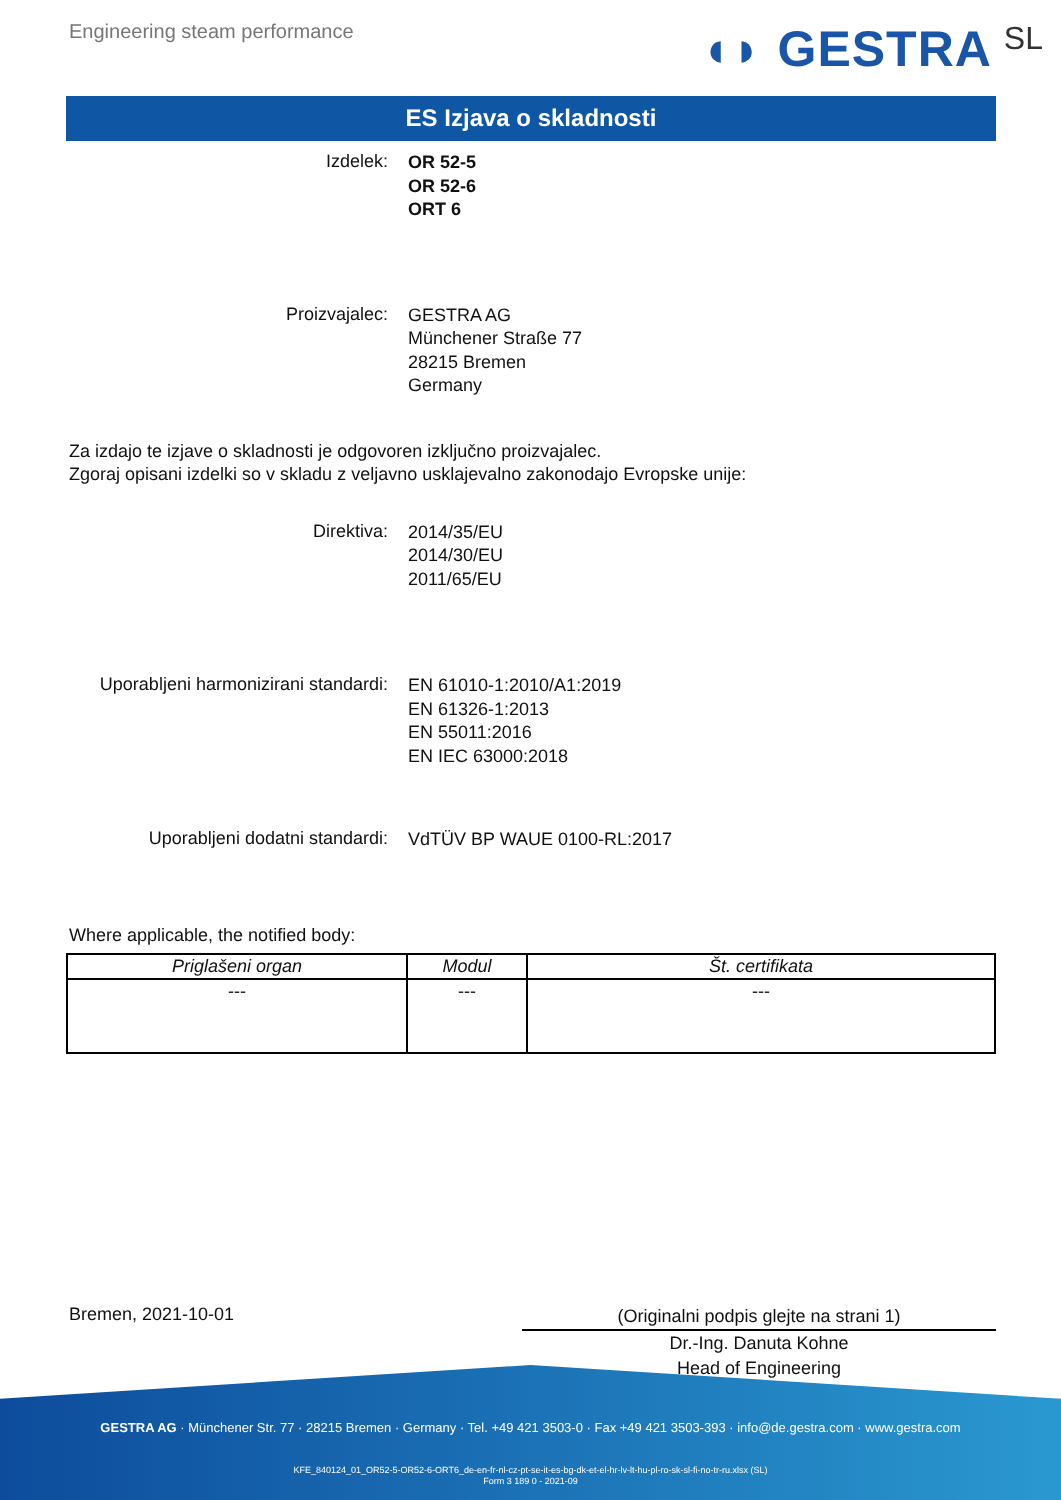Engineering steam performance
◖◗ GESTRA SL
ES Izjava o skladnosti
Izdelek:
OR 52-5
OR 52-6
ORT 6
Proizvajalec:
GESTRA AG
Münchener Straße 77
28215 Bremen
Germany
Za izdajo te izjave o skladnosti je odgovoren izključno proizvajalec.
Zgoraj opisani izdelki so v skladu z veljavno usklajevalno zakonodajo Evropske unije:
Direktiva:
2014/35/EU
2014/30/EU
2011/65/EU
Uporabljeni harmonizirani standardi:
EN 61010-1:2010/A1:2019
EN 61326-1:2013
EN 55011:2016
EN IEC 63000:2018
Uporabljeni dodatni standardi:
VdTÜV BP WAUE 0100-RL:2017
Where applicable, the notified body:
| Priglašeni organ | Modul | Št. certifikata |
| --- | --- | --- |
| --- | --- | --- |
Bremen, 2021-10-01
(Originalni podpis glejte na strani 1)
Dr.-Ing. Danuta Kohne
Head of Engineering
GESTRA AG · Münchener Str. 77 · 28215 Bremen · Germany · Tel. +49 421 3503-0 · Fax +49 421 3503-393 · info@de.gestra.com · www.gestra.com
KFE_840124_01_OR52-5-OR52-6-ORT6_de-en-fr-nl-cz-pt-se-it-es-bg-dk-et-el-hr-lv-lt-hu-pl-ro-sk-sl-fi-no-tr-ru.xlsx (SL)
Form 3 189 0 - 2021-09